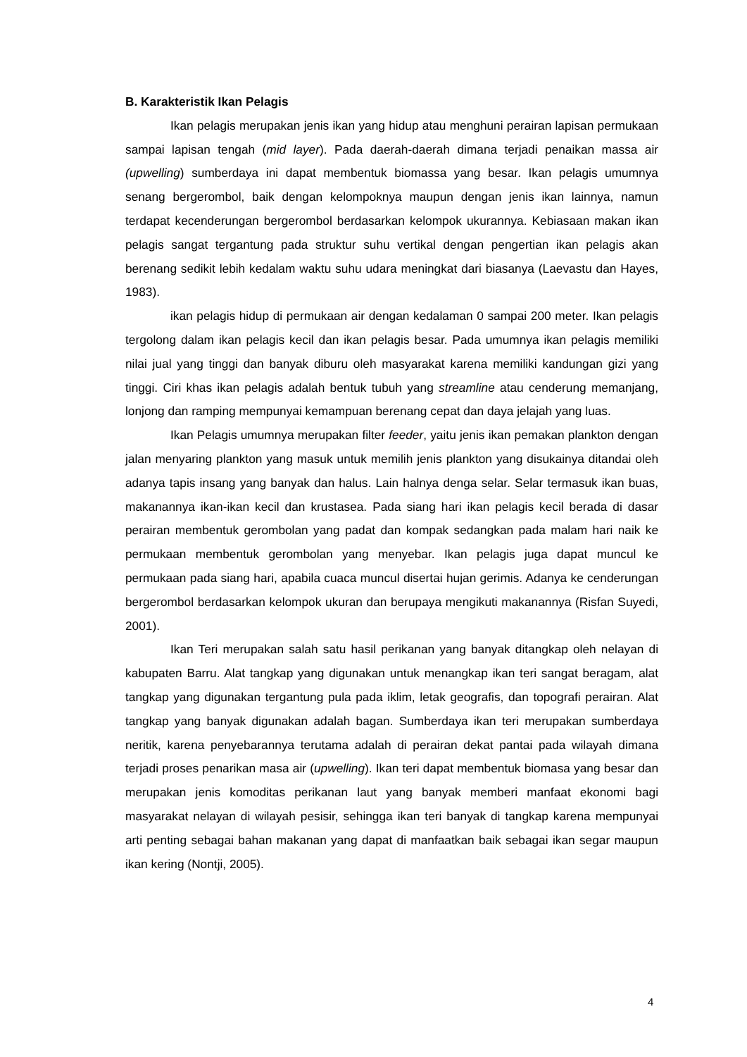B. Karakteristik Ikan Pelagis
Ikan pelagis merupakan jenis ikan yang hidup atau menghuni perairan lapisan permukaan sampai lapisan tengah (mid layer). Pada daerah-daerah dimana terjadi penaikan massa air (upwelling) sumberdaya ini dapat membentuk biomassa yang besar. Ikan pelagis umumnya senang bergerombol, baik dengan kelompoknya maupun dengan jenis ikan lainnya, namun terdapat kecenderungan bergerombol berdasarkan kelompok ukurannya. Kebiasaan makan ikan pelagis sangat tergantung pada struktur suhu vertikal dengan pengertian ikan pelagis akan berenang sedikit lebih kedalam waktu suhu udara meningkat dari biasanya (Laevastu dan Hayes, 1983).
ikan pelagis hidup di permukaan air dengan kedalaman 0 sampai 200 meter. Ikan pelagis tergolong dalam ikan pelagis kecil dan ikan pelagis besar. Pada umumnya ikan pelagis memiliki nilai jual yang tinggi dan banyak diburu oleh masyarakat karena memiliki kandungan gizi yang tinggi. Ciri khas ikan pelagis adalah bentuk tubuh yang streamline atau cenderung memanjang, lonjong dan ramping mempunyai kemampuan berenang cepat dan daya jelajah yang luas.
Ikan Pelagis umumnya merupakan filter feeder, yaitu jenis ikan pemakan plankton dengan jalan menyaring plankton yang masuk untuk memilih jenis plankton yang disukainya ditandai oleh adanya tapis insang yang banyak dan halus. Lain halnya denga selar. Selar termasuk ikan buas, makanannya ikan-ikan kecil dan krustasea. Pada siang hari ikan pelagis kecil berada di dasar perairan membentuk gerombolan yang padat dan kompak sedangkan pada malam hari naik ke permukaan membentuk gerombolan yang menyebar. Ikan pelagis juga dapat muncul ke permukaan pada siang hari, apabila cuaca muncul disertai hujan gerimis. Adanya ke cenderungan bergerombol berdasarkan kelompok ukuran dan berupaya mengikuti makanannya (Risfan Suyedi, 2001).
Ikan Teri merupakan salah satu hasil perikanan yang banyak ditangkap oleh nelayan di kabupaten Barru. Alat tangkap yang digunakan untuk menangkap ikan teri sangat beragam, alat tangkap yang digunakan tergantung pula pada iklim, letak geografis, dan topografi perairan. Alat tangkap yang banyak digunakan adalah bagan. Sumberdaya ikan teri merupakan sumberdaya neritik, karena penyebarannya terutama adalah di perairan dekat pantai pada wilayah dimana terjadi proses penarikan masa air (upwelling). Ikan teri dapat membentuk biomasa yang besar dan merupakan jenis komoditas perikanan laut yang banyak memberi manfaat ekonomi bagi masyarakat nelayan di wilayah pesisir, sehingga ikan teri banyak di tangkap karena mempunyai arti penting sebagai bahan makanan yang dapat di manfaatkan baik sebagai ikan segar maupun ikan kering (Nontji, 2005).
4